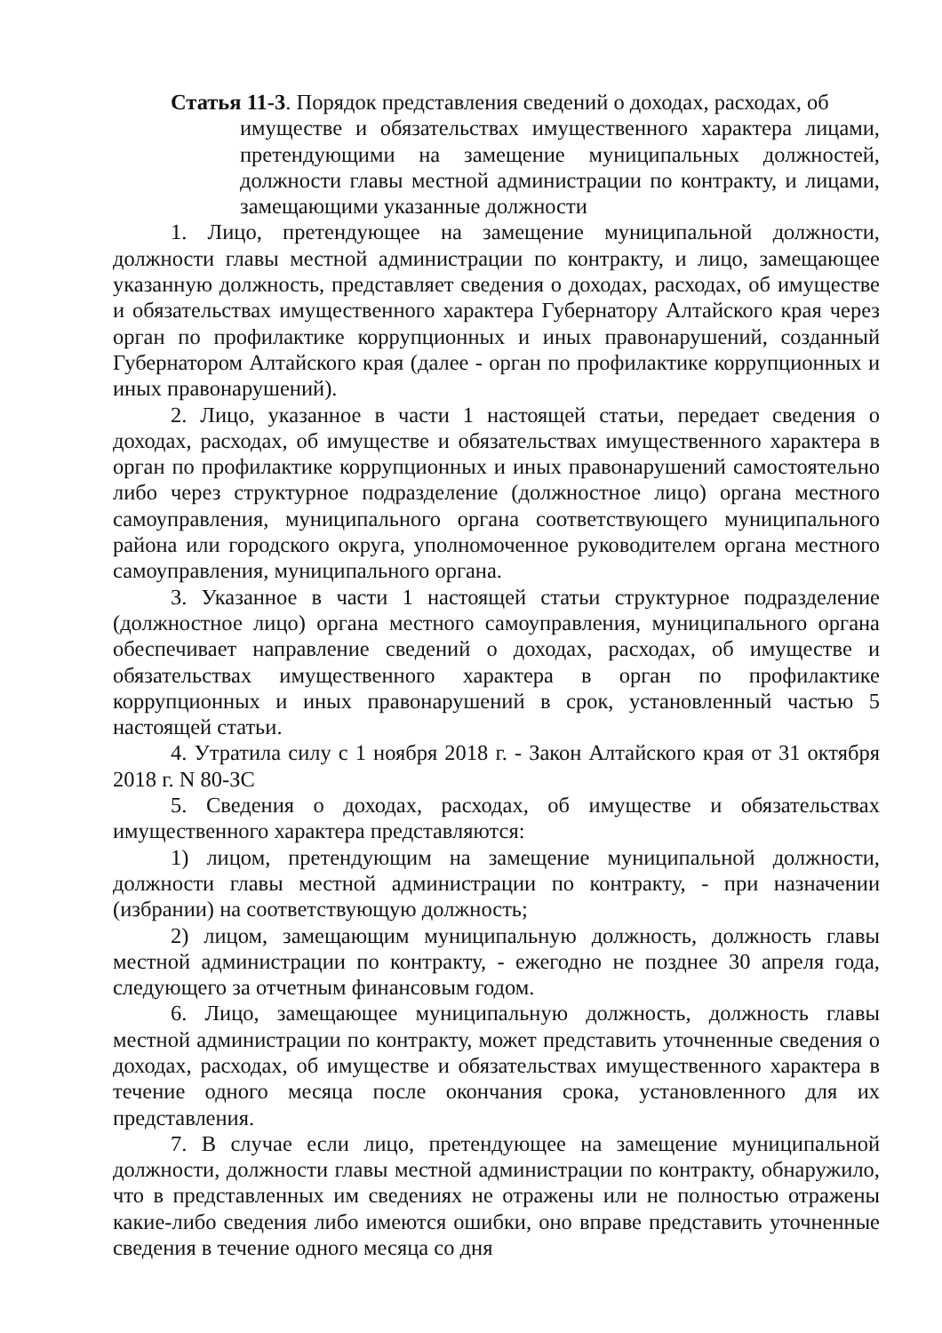Статья 11-3. Порядок представления сведений о доходах, расходах, об
имуществе и обязательствах имущественного характера лицами, претендующими на замещение муниципальных должностей, должности главы местной администрации по контракту, и лицами, замещающими указанные должности
1. Лицо, претендующее на замещение муниципальной должности, должности главы местной администрации по контракту, и лицо, замещающее указанную должность, представляет сведения о доходах, расходах, об имуществе и обязательствах имущественного характера Губернатору Алтайского края через орган по профилактике коррупционных и иных правонарушений, созданный Губернатором Алтайского края (далее - орган по профилактике коррупционных и иных правонарушений).
2. Лицо, указанное в части 1 настоящей статьи, передает сведения о доходах, расходах, об имуществе и обязательствах имущественного характера в орган по профилактике коррупционных и иных правонарушений самостоятельно либо через структурное подразделение (должностное лицо) органа местного самоуправления, муниципального органа соответствующего муниципального района или городского округа, уполномоченное руководителем органа местного самоуправления, муниципального органа.
3. Указанное в части 1 настоящей статьи структурное подразделение (должностное лицо) органа местного самоуправления, муниципального органа обеспечивает направление сведений о доходах, расходах, об имуществе и обязательствах имущественного характера в орган по профилактике коррупционных и иных правонарушений в срок, установленный частью 5 настоящей статьи.
4. Утратила силу с 1 ноября 2018 г. - Закон Алтайского края от 31 октября 2018 г. N 80-ЗС
5. Сведения о доходах, расходах, об имуществе и обязательствах имущественного характера представляются:
1) лицом, претендующим на замещение муниципальной должности, должности главы местной администрации по контракту, - при назначении (избрании) на соответствующую должность;
2) лицом, замещающим муниципальную должность, должность главы местной администрации по контракту, - ежегодно не позднее 30 апреля года, следующего за отчетным финансовым годом.
6. Лицо, замещающее муниципальную должность, должность главы местной администрации по контракту, может представить уточненные сведения о доходах, расходах, об имуществе и обязательствах имущественного характера в течение одного месяца после окончания срока, установленного для их представления.
7. В случае если лицо, претендующее на замещение муниципальной должности, должности главы местной администрации по контракту, обнаружило, что в представленных им сведениях не отражены или не полностью отражены какие-либо сведения либо имеются ошибки, оно вправе представить уточненные сведения в течение одного месяца со дня